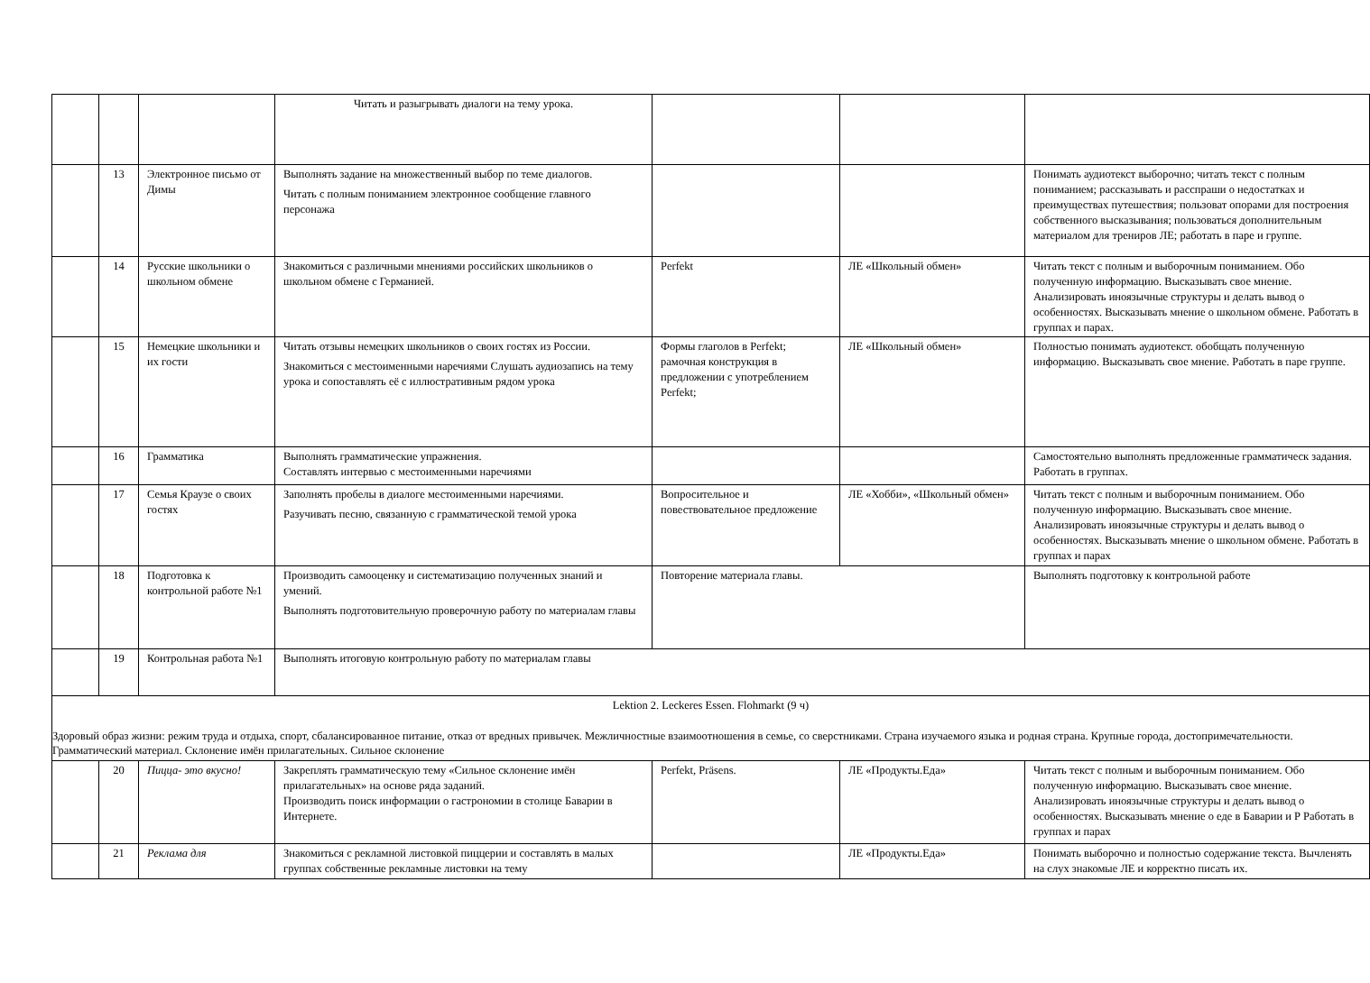| | | | Читать и разыгрывать диалоги на тему урока. | | | |
| | 13 | Электронное письмо от Димы | Выполнять задание на множественный выбор по теме диалогов. Читать с полным пониманием электронное сообщение главного персонажа | | | Понимать аудиотекст выборочно; читать текст с полным пониманием; рассказывать и расспраши о недостатках и преимуществах путешествия; пользоват опорами для построения собственного высказывания; пользоваться дополнительным материалом для трениров ЛЕ; работать в паре и группе. |
| | 14 | Русские школьники о школьном обмене | Знакомиться с различными мнениями российских школьников о школьном обмене с Германией. | Perfekt | ЛЕ «Школьный обмен» | Читать текст с полным и выборочным пониманием. Обо полученную информацию. Высказывать свое мнение. Анализировать иноязычные структуры и делать вывод о особенностях. Высказывать мнение о школьном обмене. Работать в группах и парах. |
| | 15 | Немецкие школьники и их гости | Читать отзывы немецких школьников о своих гостях из России. Знакомиться с местоименными наречиями Слушать аудиозапись на тему урока и сопоставлять её с иллюстративным рядом урока | Формы глаголов в Perfekt; рамочная конструкция в предложении с употреблением Perfekt; | ЛЕ «Школьный обмен» | Полностью понимать аудиотекст. обобщать полученную информацию. Высказывать свое мнение. Работать в паре группе. |
| | 16 | Грамматика | Выполнять грамматические упражнения. Составлять интервью с местоименными наречиями | | | Самостоятельно выполнять предложенные грамматическ задания. Работать в группах. |
| | 17 | Семья Краузе о своих гостях | Заполнять пробелы в диалоге местоименными наречиями. Разучивать песню, связанную с грамматической темой урока | Вопросительное и повествовательное предложение | ЛЕ «Хобби», «Школьный обмен» | Читать текст с полным и выборочным пониманием. Обо полученную информацию. Высказывать свое мнение. Анализировать иноязычные структуры и делать вывод о особенностях. Высказывать мнение о школьном обмене. Работать в группах и парах |
| | 18 | Подготовка к контрольной работе №1 | Производить самооценку и систематизацию полученных знаний и умений. Выполнять подготовительную проверочную работу по материалам главы | Повторение материала главы. | | Выполнять подготовку к контрольной работе |
| | 19 | Контрольная работа №1 | Выполнять итоговую контрольную работу по материалам главы | | | |
| Lektion 2. Leckeres Essen. Flohmarkt (9 ч) Здоровый образ жизни: режим труда и отдыха, спорт, сбалансированное питание, отказ от вредных привычек. Межличностные взаимоотношения в семье, со сверстниками. Страна изучаемого языка и родная страна. Крупные города, достопримечательности. Грамматический материал. Склонение имён прилагательных. Сильное склонение | | | | | | |
| | 20 | Пицца- это вкусно! | Закреплять грамматическую тему «Сильное склонение имён прилагательных» на основе ряда заданий. Производить поиск информации о гастрономии в столице Баварии в Интернете. | Perfekt, Präsens. | ЛЕ «Продукты.Еда» | Читать текст с полным и выборочным пониманием. Обо полученную информацию. Высказывать свое мнение. Анализировать иноязычные структуры и делать вывод о особенностях. Высказывать мнение о еде в Баварии и Р Работать в группах и парах |
| | 21 | Реклама для | Знакомиться с рекламной листовкой пиццерии и составлять в малых группах собственные рекламные листовки на тему | | ЛЕ «Продукты.Еда» | Понимать выборочно и полностью содержание текста. Вычленять на слух знакомые ЛЕ и корректно писать их. |